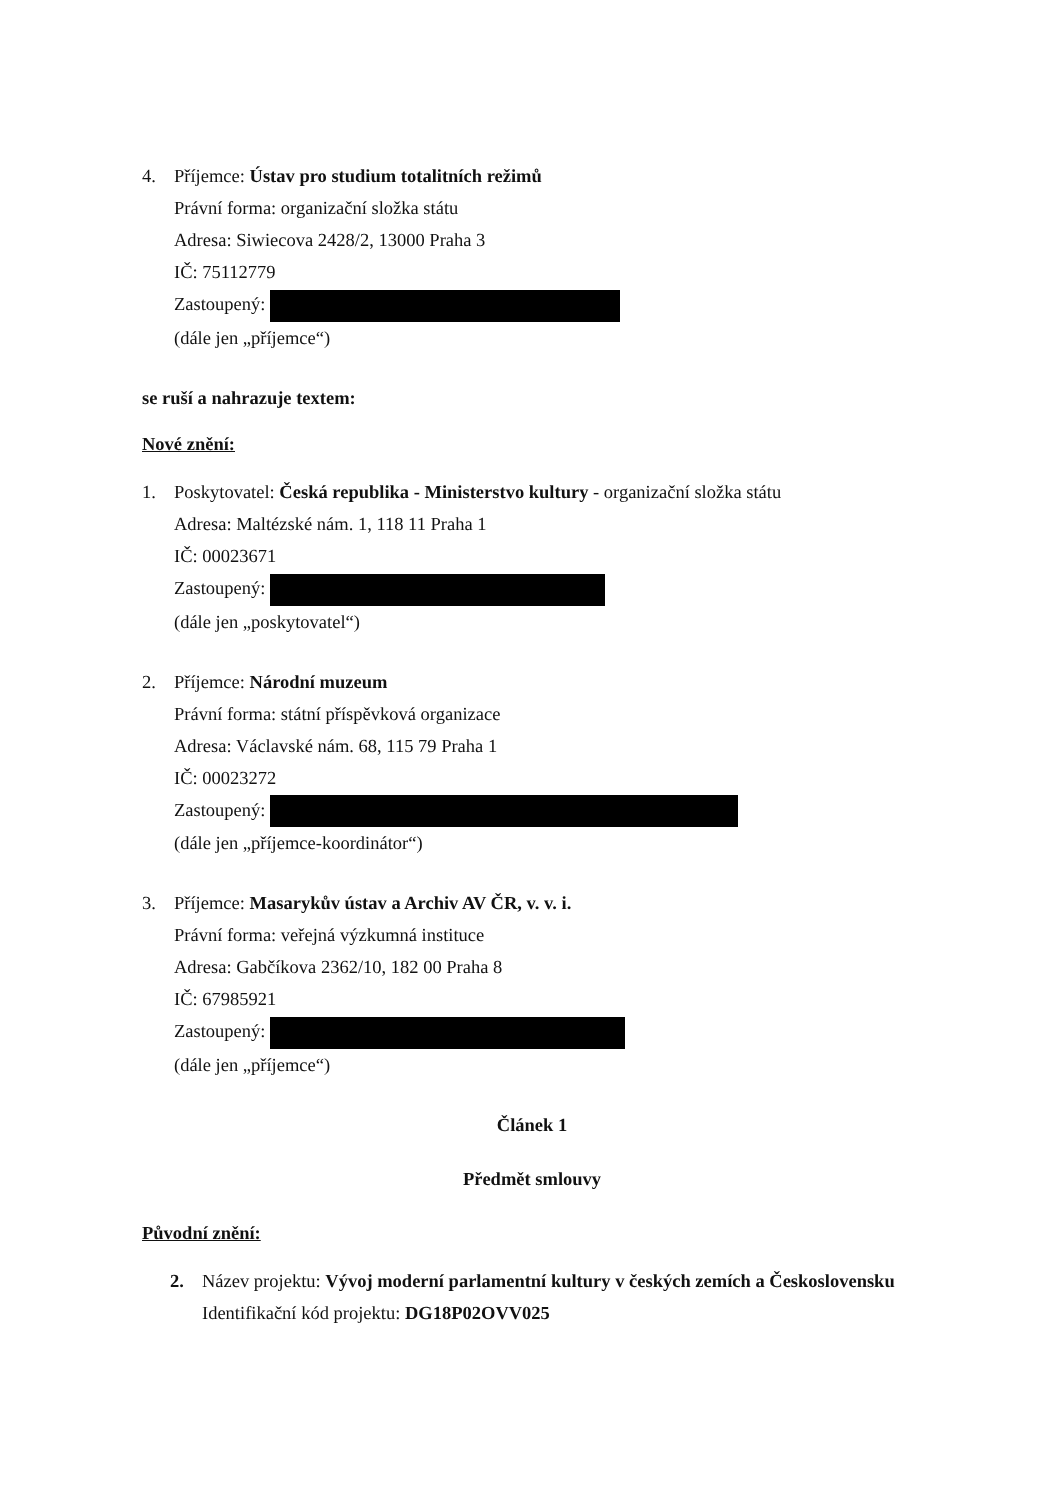4. Příjemce: Ústav pro studium totalitních režimů
Právní forma: organizační složka státu
Adresa: Siwiecova 2428/2, 13000 Praha 3
IČ: 75112779
Zastoupený:
(dále jen „příjemce“)
se ruší a nahrazuje textem:
Nové znění:
1. Poskytovatel: Česká republika - Ministerstvo kultury - organizační složka státu
Adresa: Maltézské nám. 1, 118 11 Praha 1
IČ: 00023671
Zastoupený:
(dále jen „poskytovatel“)
2. Příjemce: Národní muzeum
Právní forma: státní příspěvková organizace
Adresa: Václavské nám. 68, 115 79 Praha 1
IČ: 00023272
Zastoupený:
(dále jen „příjemce-koordinátor“)
3. Příjemce: Masarykův ústav a Archiv AV ČR, v. v. i.
Právní forma: veřejná výzkumná instituce
Adresa: Gabčíkova 2362/10, 182 00 Praha 8
IČ: 67985921
Zastoupený:
(dále jen „příjemce“)
Článek 1
Předmět smlouvy
Původní znění:
2. Název projektu: Vývoj moderní parlamentní kultury v českých zemích a Československu
Identifikační kód projektu: DG18P02OVV025